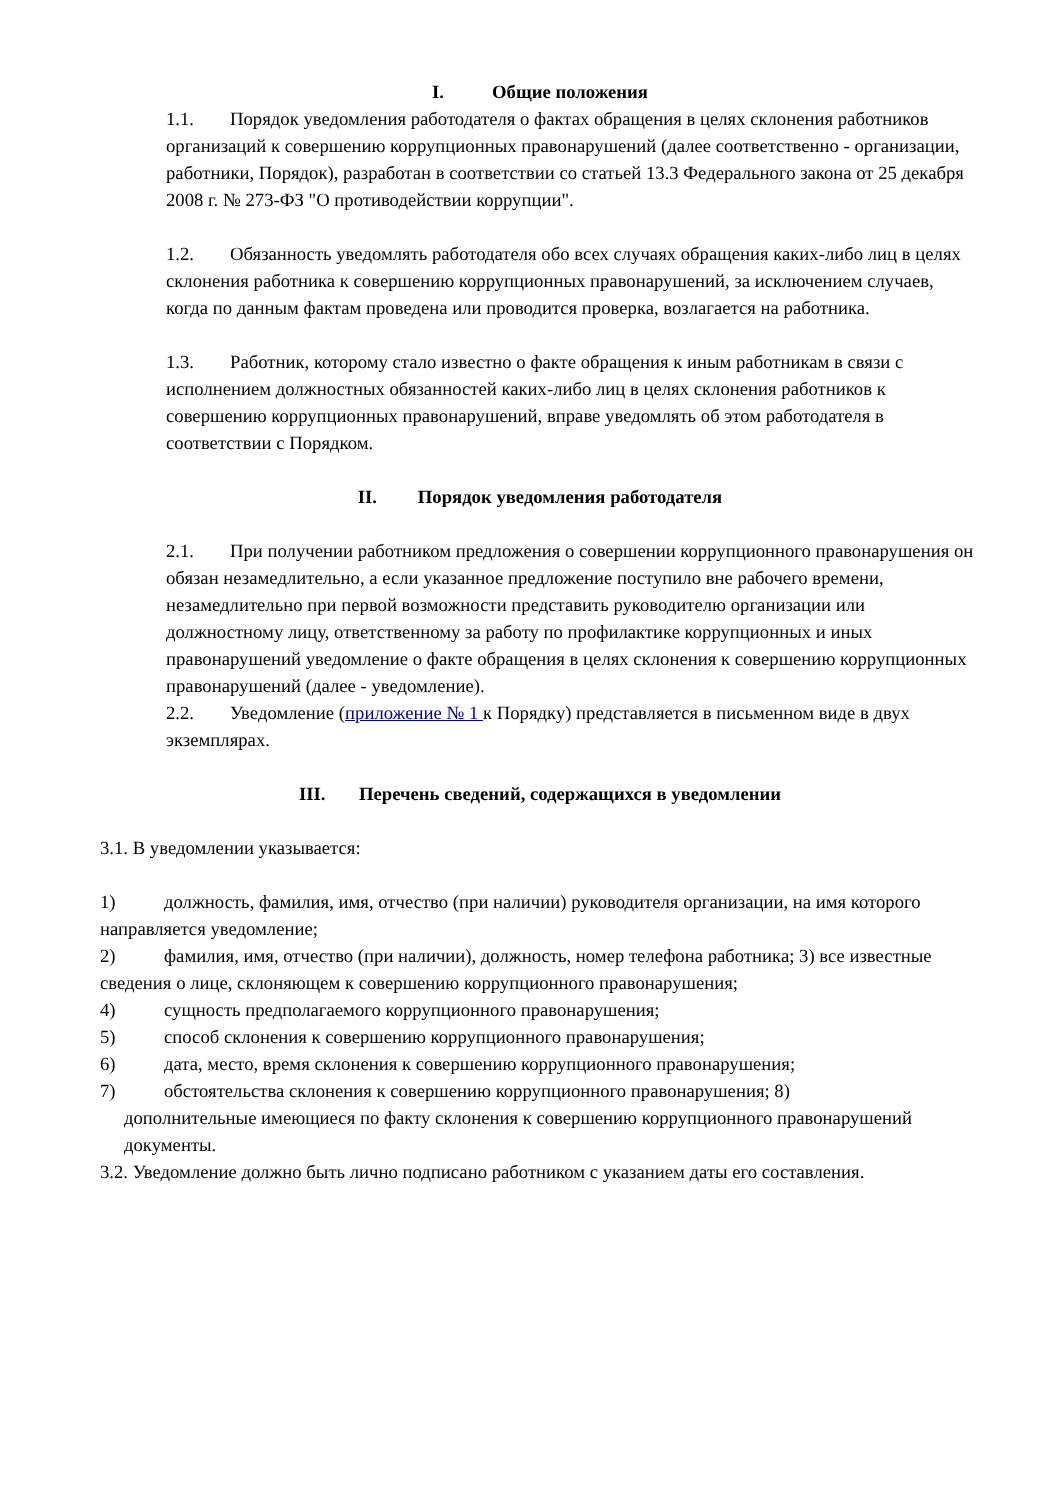I. Общие положения
1.1. Порядок уведомления работодателя о фактах обращения в целях склонения работников организаций к совершению коррупционных правонарушений (далее соответственно - организации, работники, Порядок), разработан в соответствии со статьей 13.3 Федерального закона от 25 декабря 2008 г. № 273-ФЗ "О противодействии коррупции".
1.2. Обязанность уведомлять работодателя обо всех случаях обращения каких-либо лиц в целях склонения работника к совершению коррупционных правонарушений, за исключением случаев, когда по данным фактам проведена или проводится проверка, возлагается на работника.
1.3. Работник, которому стало известно о факте обращения к иным работникам в связи с исполнением должностных обязанностей каких-либо лиц в целях склонения работников к совершению коррупционных правонарушений, вправе уведомлять об этом работодателя в соответствии с Порядком.
II. Порядок уведомления работодателя
2.1. При получении работником предложения о совершении коррупционного правонарушения он обязан незамедлительно, а если указанное предложение поступило вне рабочего времени, незамедлительно при первой возможности представить руководителю организации или должностному лицу, ответственному за работу по профилактике коррупционных и иных правонарушений уведомление о факте обращения в целях склонения к совершению коррупционных правонарушений (далее - уведомление).
2.2. Уведомление (приложение № 1 к Порядку) представляется в письменном виде в двух экземплярах.
III. Перечень сведений, содержащихся в уведомлении
3.1. В уведомлении указывается:
1) должность, фамилия, имя, отчество (при наличии) руководителя организации, на имя которого направляется уведомление;
2) фамилия, имя, отчество (при наличии), должность, номер телефона работника; 3) все известные сведения о лице, склоняющем к совершению коррупционного правонарушения;
4) сущность предполагаемого коррупционного правонарушения;
5) способ склонения к совершению коррупционного правонарушения;
6) дата, место, время склонения к совершению коррупционного правонарушения;
7) обстоятельства склонения к совершению коррупционного правонарушения; 8)
дополнительные имеющиеся по факту склонения к совершению коррупционного правонарушений документы.
3.2. Уведомление должно быть лично подписано работником с указанием даты его составления.